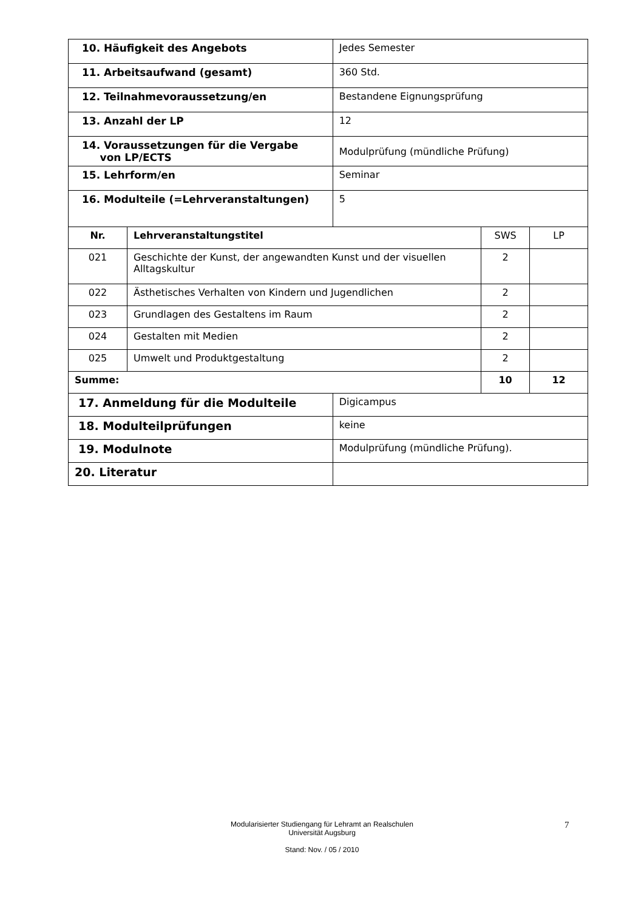| 10. Häufigkeit des Angebots | | Jedes Semester | | |
| 11. Arbeitsaufwand (gesamt) | | 360 Std. | | |
| 12. Teilnahmevoraussetzung/en | | Bestandene Eignungsprüfung | | |
| 13. Anzahl der LP | | 12 | | |
| 14. Voraussetzungen für die Vergabe von LP/ECTS | | Modulprüfung (mündliche Prüfung) | | |
| 15. Lehrform/en | | Seminar | | |
| 16. Modulteile (=Lehrveranstaltungen) | | 5 | | |
| Nr. | Lehrveranstaltungstitel | | SWS | LP |
| 021 | Geschichte der Kunst, der angewandten Kunst und der visuellen Alltagskultur | | 2 | |
| 022 | Ästhetisches Verhalten von Kindern und Jugendlichen | | 2 | |
| 023 | Grundlagen des Gestaltens im Raum | | 2 | |
| 024 | Gestalten mit Medien | | 2 | |
| 025 | Umwelt und Produktgestaltung | | 2 | |
| Summe: | | | 10 | 12 |
| 17. Anmeldung für die Modulteile | | Digicampus | | |
| 18. Modulteilprüfungen | | keine | | |
| 19. Modulnote | | Modulprüfung (mündliche Prüfung). | | |
| 20. Literatur | | | | |
Modularisierter Studiengang für Lehramt an Realschulen
Universität Augsburg
Stand: Nov. / 05 / 2010
7